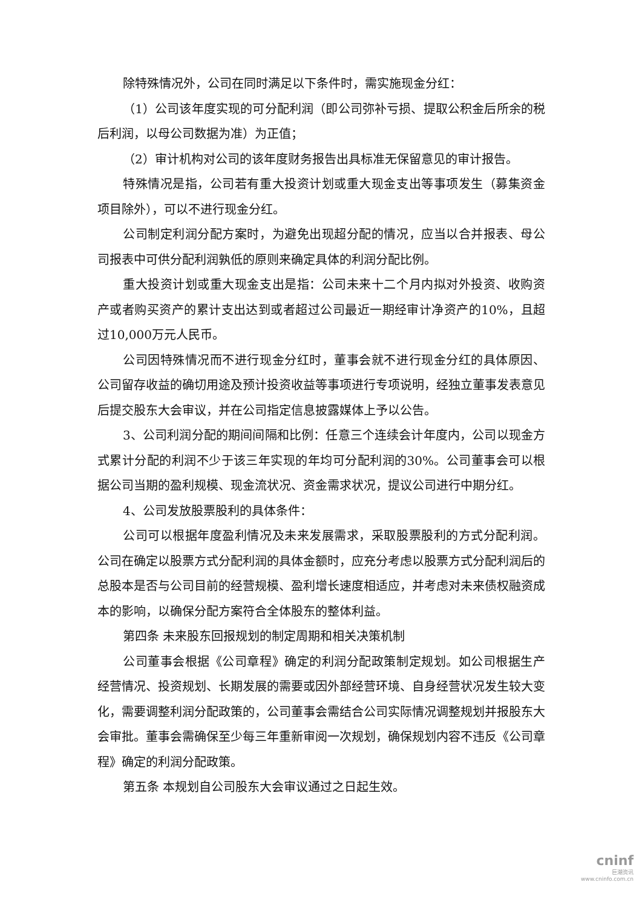除特殊情况外，公司在同时满足以下条件时，需实施现金分红：
（1）公司该年度实现的可分配利润（即公司弥补亏损、提取公积金后所余的税后利润，以母公司数据为准）为正值；
（2）审计机构对公司的该年度财务报告出具标准无保留意见的审计报告。
特殊情况是指，公司若有重大投资计划或重大现金支出等事项发生（募集资金项目除外），可以不进行现金分红。
公司制定利润分配方案时，为避免出现超分配的情况，应当以合并报表、母公司报表中可供分配利润孰低的原则来确定具体的利润分配比例。
重大投资计划或重大现金支出是指：公司未来十二个月内拟对外投资、收购资产或者购买资产的累计支出达到或者超过公司最近一期经审计净资产的10%，且超过10,000万元人民币。
公司因特殊情况而不进行现金分红时，董事会就不进行现金分红的具体原因、公司留存收益的确切用途及预计投资收益等事项进行专项说明，经独立董事发表意见后提交股东大会审议，并在公司指定信息披露媒体上予以公告。
3、公司利润分配的期间间隔和比例：任意三个连续会计年度内，公司以现金方式累计分配的利润不少于该三年实现的年均可分配利润的30%。公司董事会可以根据公司当期的盈利规模、现金流状况、资金需求状况，提议公司进行中期分红。
4、公司发放股票股利的具体条件：
公司可以根据年度盈利情况及未来发展需求，采取股票股利的方式分配利润。公司在确定以股票方式分配利润的具体金额时，应充分考虑以股票方式分配利润后的总股本是否与公司目前的经营规模、盈利增长速度相适应，并考虑对未来债权融资成本的影响，以确保分配方案符合全体股东的整体利益。
第四条 未来股东回报规划的制定周期和相关决策机制
公司董事会根据《公司章程》确定的利润分配政策制定规划。如公司根据生产经营情况、投资规划、长期发展的需要或因外部经营环境、自身经营状况发生较大变化，需要调整利润分配政策的，公司董事会需结合公司实际情况调整规划并报股东大会审批。董事会需确保至少每三年重新审阅一次规划，确保规划内容不违反《公司章程》确定的利润分配政策。
第五条 本规划自公司股东大会审议通过之日起生效。
cninf
巨潮资讯
www.cninfo.com.cn